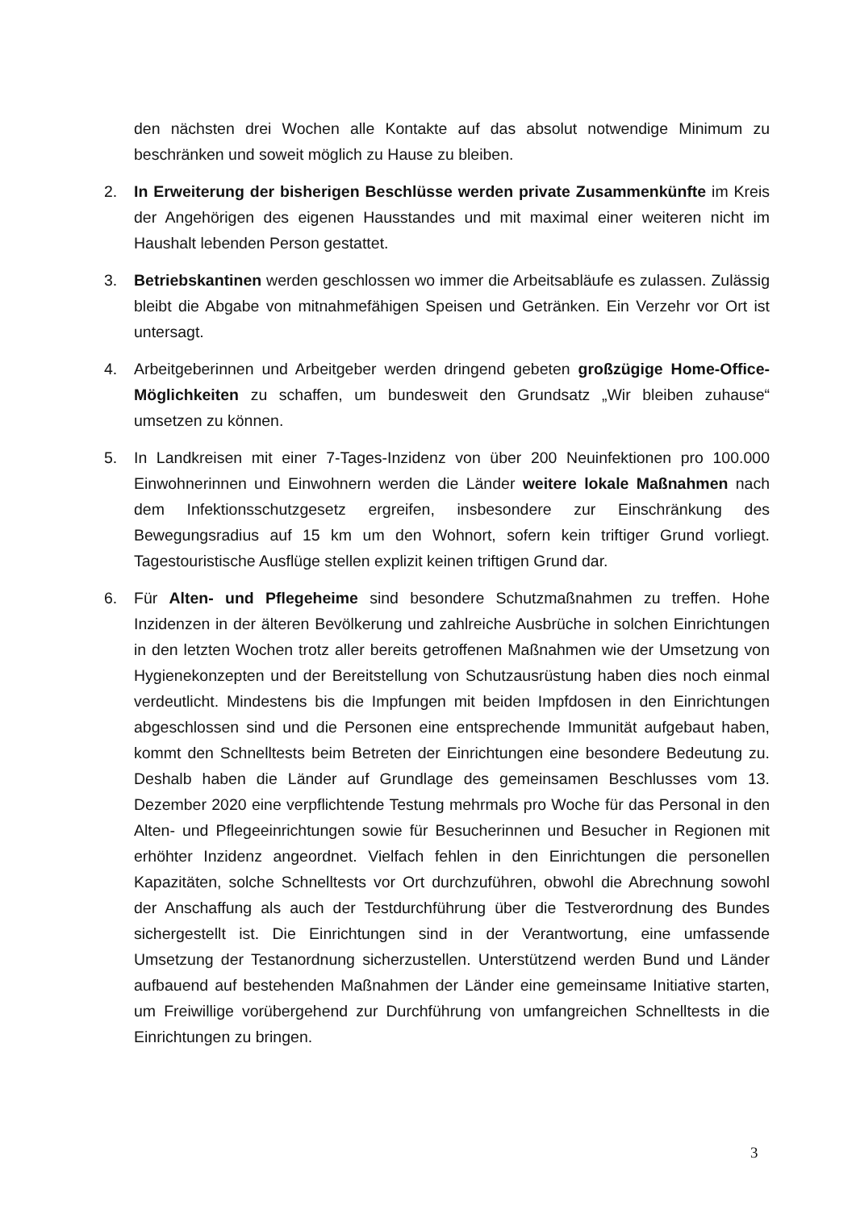den nächsten drei Wochen alle Kontakte auf das absolut notwendige Minimum zu beschränken und soweit möglich zu Hause zu bleiben.
2. In Erweiterung der bisherigen Beschlüsse werden private Zusammenkünfte im Kreis der Angehörigen des eigenen Hausstandes und mit maximal einer weiteren nicht im Haushalt lebenden Person gestattet.
3. Betriebskantinen werden geschlossen wo immer die Arbeitsabläufe es zulassen. Zulässig bleibt die Abgabe von mitnahmefähigen Speisen und Getränken. Ein Verzehr vor Ort ist untersagt.
4. Arbeitgeberinnen und Arbeitgeber werden dringend gebeten großzügige Home-Office-Möglichkeiten zu schaffen, um bundesweit den Grundsatz „Wir bleiben zuhause“ umsetzen zu können.
5. In Landkreisen mit einer 7-Tages-Inzidenz von über 200 Neuinfektionen pro 100.000 Einwohnerinnen und Einwohnern werden die Länder weitere lokale Maßnahmen nach dem Infektionsschutzgesetz ergreifen, insbesondere zur Einschränkung des Bewegungsradius auf 15 km um den Wohnort, sofern kein triftiger Grund vorliegt. Tagestouristische Ausflüge stellen explizit keinen triftigen Grund dar.
6. Für Alten- und Pflegeheime sind besondere Schutzmaßnahmen zu treffen. Hohe Inzidenzen in der älteren Bevölkerung und zahlreiche Ausbrüche in solchen Einrichtungen in den letzten Wochen trotz aller bereits getroffenen Maßnahmen wie der Umsetzung von Hygienekonzepten und der Bereitstellung von Schutzausrüstung haben dies noch einmal verdeutlicht. Mindestens bis die Impfungen mit beiden Impfdosen in den Einrichtungen abgeschlossen sind und die Personen eine entsprechende Immunität aufgebaut haben, kommt den Schnelltests beim Betreten der Einrichtungen eine besondere Bedeutung zu. Deshalb haben die Länder auf Grundlage des gemeinsamen Beschlusses vom 13. Dezember 2020 eine verpflichtende Testung mehrmals pro Woche für das Personal in den Alten- und Pflegeeinrichtungen sowie für Besucherinnen und Besucher in Regionen mit erhöhter Inzidenz angeordnet. Vielfach fehlen in den Einrichtungen die personellen Kapazitäten, solche Schnelltests vor Ort durchzuführen, obwohl die Abrechnung sowohl der Anschaffung als auch der Testdurchführung über die Testverordnung des Bundes sichergestellt ist. Die Einrichtungen sind in der Verantwortung, eine umfassende Umsetzung der Testanordnung sicherzustellen. Unterstützend werden Bund und Länder aufbauend auf bestehenden Maßnahmen der Länder eine gemeinsame Initiative starten, um Freiwillige vorübergehend zur Durchführung von umfangreichen Schnelltests in die Einrichtungen zu bringen.
3